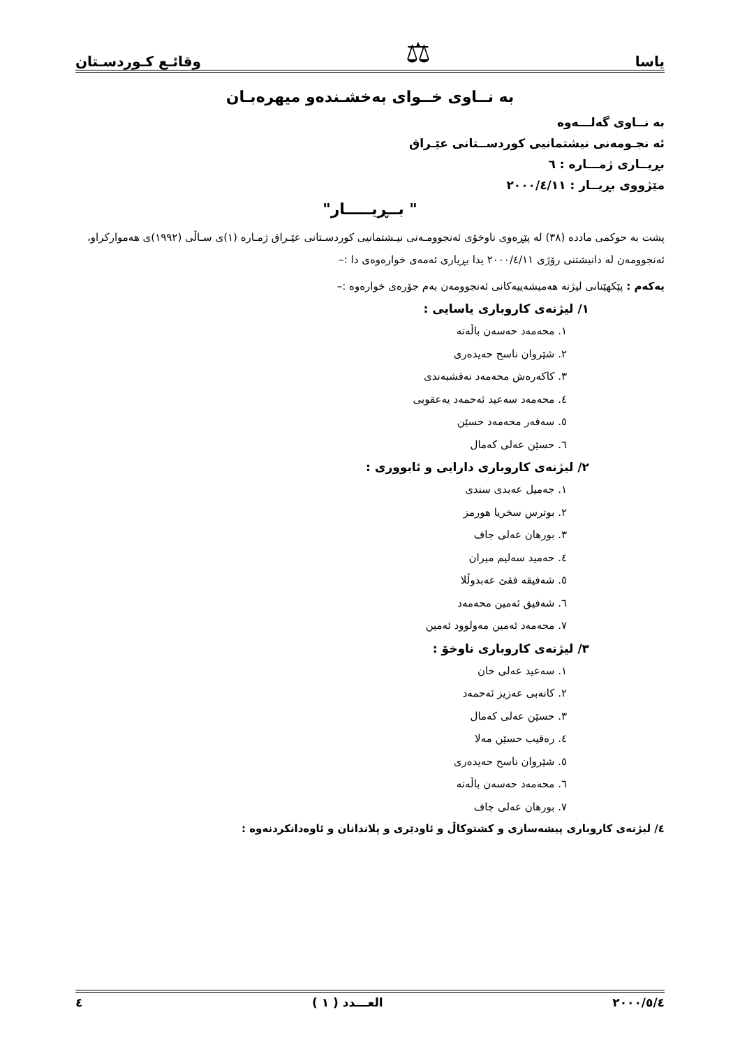یاسا ⚖ وقائـع كـوردسـتان
بە نــاوی خــوای بەخشـندەو میهرەبـان
بە نــاوی گەلـــەوە
ئە نجـومەنی نیشتمانیی كوردســتانی عێـراق
بڕیــاری ژمـــارە : ٦
مێژووی بڕیــار : ٢٠٠٠/٤/١١
" بــڕیـــــار"
پشت بە حوكمی مادده (٣٨) لە پێڕەوی ناوخۆی ئەنجوومـەنی نیـشتمانیی كوردسـتانی عێـراق ژمـارە (١)ی سـاڵی (١٩٩٢)ی هەمواركراو، ئەنجوومەن لە دانیشتنی رۆژی ٢٠٠٠/٤/١١ یدا بڕیاری ئەمەی خوارەوەی دا :–
یەكەم : پێكهێنانی لیژنە هەمیشەییەكانی ئەنجوومەن بەم جۆرەی خوارەوە :–
١/ لیژنەی كاروباری یاسایی :
١. محەمەد حەسەن باڵەتە
٢. شێروان ناسح حەیدەری
٣. كاكەرەش محەمەد نەقشبەندی
٤. محەمەد سەعید ئەحمەد یەعقوبی
٥. سەفەر محەمەد حسێن
٦. حسێن عەلی كەمال
٢/ لیژنەی كاروباری دارایی و ئابووری :
١. جەمیل عەبدی سندی
٢. بوترس سخریا هورمز
٣. بورهان عەلی جاف
٤. حەمید سەلیم میران
٥. شەفیقە فقێ عەبدوڵلا
٦. شەفیق ئەمین محەمەد
٧. محەمەد ئەمین مەولوود ئەمین
٣/ لیژنەی كاروباری ناوخۆ :
١. سەعید عەلی خان
٢. كانەبی عەزیز ئەحمەد
٣. حسێن عەلی كەمال
٤. رەقیب حسێن مەلا
٥. شێروان ناسح حەیدەری
٦. محەمەد حەسەن باڵەتە
٧. بورهان عەلی جاف
٤/ لیژنەی كاروباری پیشەسازی و كشتوكاڵ و ئاودێری و پلاندانان و ئاوەدانكردنەوە :
٢٠٠٠/٥/٤ العـــدد ( ١ ) ٤